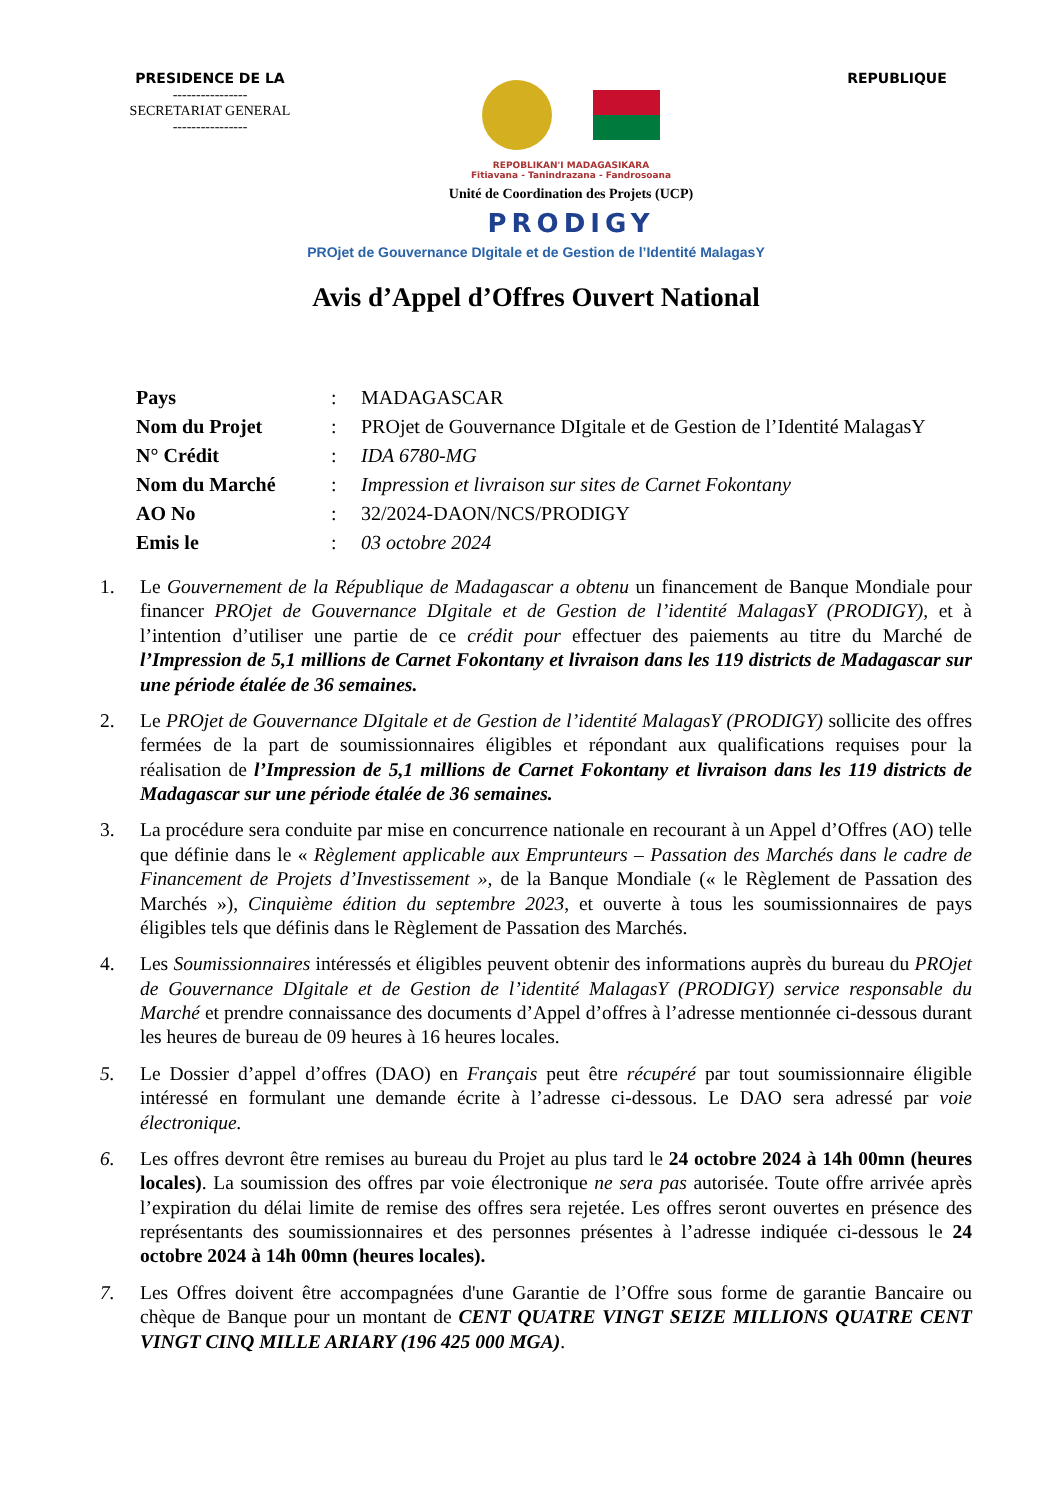PRESIDENCE DE LA
----------------
SECRETARIAT GENERAL
----------------
REPOBLIKAN'I MADAGASIKARA
Fitiavana - Tanindrazana - Fandrosoana
Unité de Coordination des Projets (UCP)
PRODIGY
REPUBLIQUE
PROjet de Gouvernance DIgitale et de Gestion de l’Identité MalagasY
Avis d’Appel d’Offres Ouvert National
| Pays | : | MADAGASCAR |
| Nom du Projet | : | PROjet de Gouvernance DIgitale et de Gestion de l’Identité MalagasY |
| N° Crédit | : | IDA 6780-MG |
| Nom du Marché | : | Impression et livraison sur sites de Carnet Fokontany |
| AO No | : | 32/2024-DAON/NCS/PRODIGY |
| Emis le | : | 03 octobre 2024 |
1. Le Gouvernement de la République de Madagascar a obtenu un financement de Banque Mondiale pour financer PROjet de Gouvernance DIgitale et de Gestion de l’identité MalagasY (PRODIGY), et à l’intention d’utiliser une partie de ce crédit pour effectuer des paiements au titre du Marché de l’Impression de 5,1 millions de Carnet Fokontany et livraison dans les 119 districts de Madagascar sur une période étalée de 36 semaines.
2. Le PROjet de Gouvernance DIgitale et de Gestion de l’identité MalagasY (PRODIGY) sollicite des offres fermées de la part de soumissionnaires éligibles et répondant aux qualifications requises pour la réalisation de l’Impression de 5,1 millions de Carnet Fokontany et livraison dans les 119 districts de Madagascar sur une période étalée de 36 semaines.
3. La procédure sera conduite par mise en concurrence nationale en recourant à un Appel d’Offres (AO) telle que définie dans le « Règlement applicable aux Emprunteurs – Passation des Marchés dans le cadre de Financement de Projets d’Investissement », de la Banque Mondiale (« le Règlement de Passation des Marchés »), Cinquième édition du septembre 2023, et ouverte à tous les soumissionnaires de pays éligibles tels que définis dans le Règlement de Passation des Marchés.
4. Les Soumissionnaires intéressés et éligibles peuvent obtenir des informations auprès du bureau du PROjet de Gouvernance DIgitale et de Gestion de l’identité MalagasY (PRODIGY) service responsable du Marché et prendre connaissance des documents d’Appel d’offres à l’adresse mentionnée ci-dessous durant les heures de bureau de 09 heures à 16 heures locales.
5. Le Dossier d’appel d’offres (DAO) en Français peut être récupéré par tout soumissionnaire éligible intéressé en formulant une demande écrite à l’adresse ci-dessous. Le DAO sera adressé par voie électronique.
6. Les offres devront être remises au bureau du Projet au plus tard le 24 octobre 2024 à 14h 00mn (heures locales). La soumission des offres par voie électronique ne sera pas autorisée. Toute offre arrivée après l’expiration du délai limite de remise des offres sera rejetée. Les offres seront ouvertes en présence des représentants des soumissionnaires et des personnes présentes à l’adresse indiquée ci-dessous le 24 octobre 2024 à 14h 00mn (heures locales).
7. Les Offres doivent être accompagnées d'une Garantie de l’Offre sous forme de garantie Bancaire ou chèque de Banque pour un montant de CENT QUATRE VINGT SEIZE MILLIONS QUATRE CENT VINGT CINQ MILLE ARIARY (196 425 000 MGA).